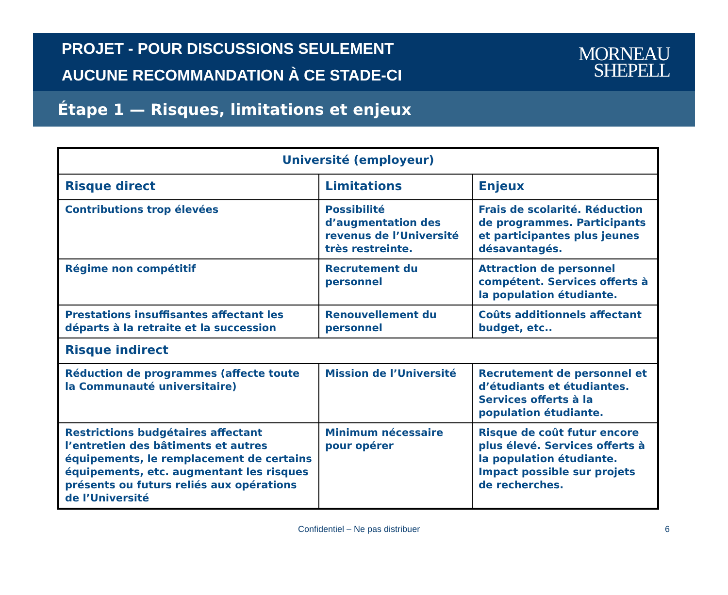PROJET - POUR DISCUSSIONS SEULEMENT
AUCUNE RECOMMANDATION À CE STADE-CI
MORNEAU
SHEPELL
Étape 1 — Risques, limitations et enjeux
| Université (employeur) | | |
| --- | --- | --- |
| Risque direct | Limitations | Enjeux |
| Contributions trop élevées | Possibilité d’augmentation des revenus de l’Université très restreinte. | Frais de scolarité. Réduction de programmes. Participants et participantes plus jeunes désavantagés. |
| Régime non compétitif | Recrutement du personnel | Attraction de personnel compétent. Services offerts à la population étudiante. |
| Prestations insuffisantes affectant les départs à la retraite et la succession | Renouvellement du personnel | Coûts additionnels affectant budget, etc.. |
| Risque indirect | | |
| Réduction de programmes (affecte toute la Communauté universitaire) | Mission de l’Université | Recrutement de personnel et d’étudiants et étudiantes. Services offerts à la population étudiante. |
| Restrictions budgétaires affectant l’entretien des bâtiments et autres équipements, le remplacement de certains équipements, etc. augmentant les risques présents ou futurs reliés aux opérations de l’Université | Minimum nécessaire pour opérer | Risque de coût futur encore plus élevé. Services offerts à la population étudiante. Impact possible sur projets de recherches. |
Confidentiel – Ne pas distribuer 6